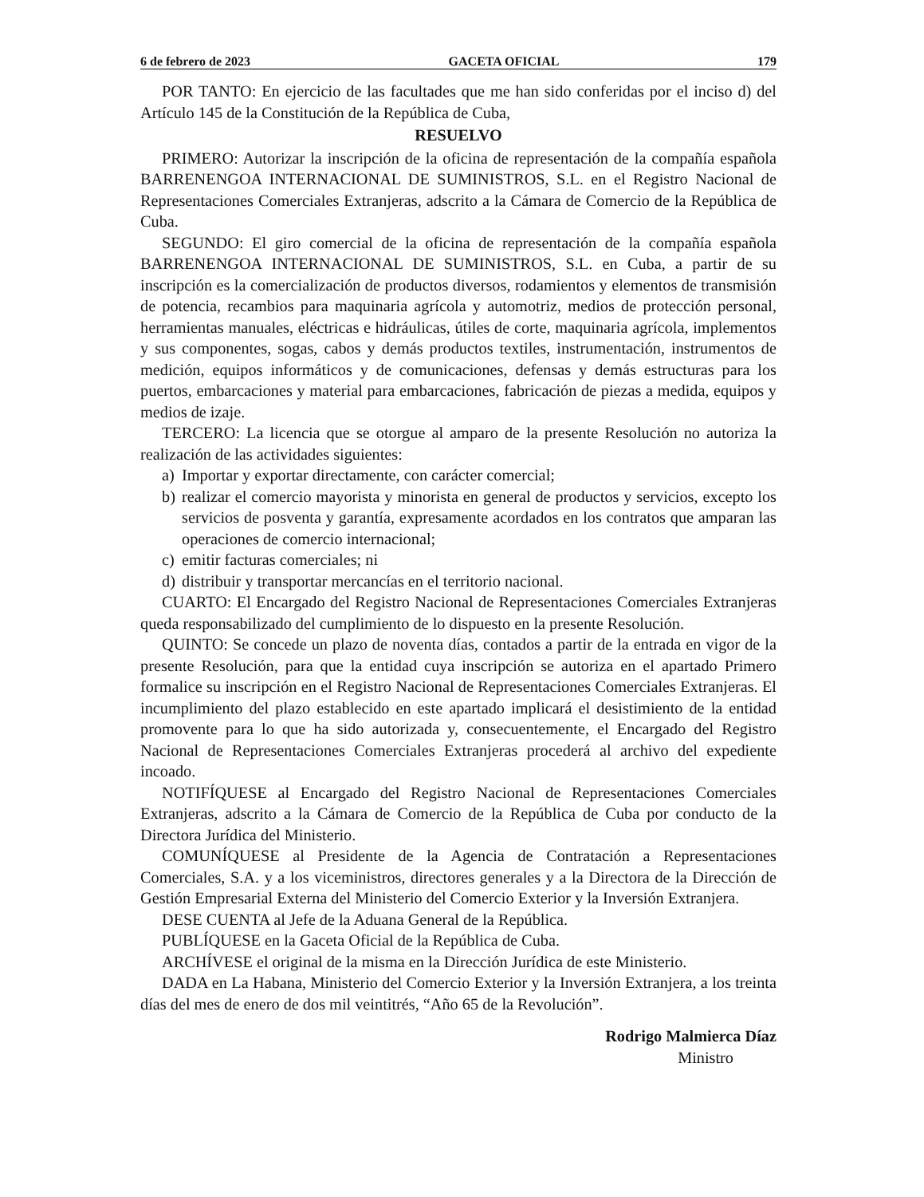6 de febrero de 2023 GACETA OFICIAL 179
POR TANTO: En ejercicio de las facultades que me han sido conferidas por el inciso d) del Artículo 145 de la Constitución de la República de Cuba,
RESUELVO
PRIMERO: Autorizar la inscripción de la oficina de representación de la compañía española BARRENENGOA INTERNACIONAL DE SUMINISTROS, S.L. en el Registro Nacional de Representaciones Comerciales Extranjeras, adscrito a la Cámara de Comercio de la República de Cuba.
SEGUNDO: El giro comercial de la oficina de representación de la compañía española BARRENENGOA INTERNACIONAL DE SUMINISTROS, S.L. en Cuba, a partir de su inscripción es la comercialización de productos diversos, rodamientos y elementos de transmisión de potencia, recambios para maquinaria agrícola y automotriz, medios de protección personal, herramientas manuales, eléctricas e hidráulicas, útiles de corte, maquinaria agrícola, implementos y sus componentes, sogas, cabos y demás productos textiles, instrumentación, instrumentos de medición, equipos informáticos y de comunicaciones, defensas y demás estructuras para los puertos, embarcaciones y material para embarcaciones, fabricación de piezas a medida, equipos y medios de izaje.
TERCERO: La licencia que se otorgue al amparo de la presente Resolución no autoriza la realización de las actividades siguientes:
a) Importar y exportar directamente, con carácter comercial;
b) realizar el comercio mayorista y minorista en general de productos y servicios, excepto los servicios de posventa y garantía, expresamente acordados en los contratos que amparan las operaciones de comercio internacional;
c) emitir facturas comerciales; ni
d) distribuir y transportar mercancías en el territorio nacional.
CUARTO: El Encargado del Registro Nacional de Representaciones Comerciales Extranjeras queda responsabilizado del cumplimiento de lo dispuesto en la presente Resolución.
QUINTO: Se concede un plazo de noventa días, contados a partir de la entrada en vigor de la presente Resolución, para que la entidad cuya inscripción se autoriza en el apartado Primero formalice su inscripción en el Registro Nacional de Representaciones Comerciales Extranjeras. El incumplimiento del plazo establecido en este apartado implicará el desistimiento de la entidad promovente para lo que ha sido autorizada y, consecuentemente, el Encargado del Registro Nacional de Representaciones Comerciales Extranjeras procederá al archivo del expediente incoado.
NOTIFÍQUESE al Encargado del Registro Nacional de Representaciones Comerciales Extranjeras, adscrito a la Cámara de Comercio de la República de Cuba por conducto de la Directora Jurídica del Ministerio.
COMUNÍQUESE al Presidente de la Agencia de Contratación a Representaciones Comerciales, S.A. y a los viceministros, directores generales y a la Directora de la Dirección de Gestión Empresarial Externa del Ministerio del Comercio Exterior y la Inversión Extranjera.
DESE CUENTA al Jefe de la Aduana General de la República.
PUBLÍQUESE en la Gaceta Oficial de la República de Cuba.
ARCHÍVESE el original de la misma en la Dirección Jurídica de este Ministerio.
DADA en La Habana, Ministerio del Comercio Exterior y la Inversión Extranjera, a los treinta días del mes de enero de dos mil veintitrés, “Año 65 de la Revolución”.
Rodrigo Malmierca Díaz
Ministro